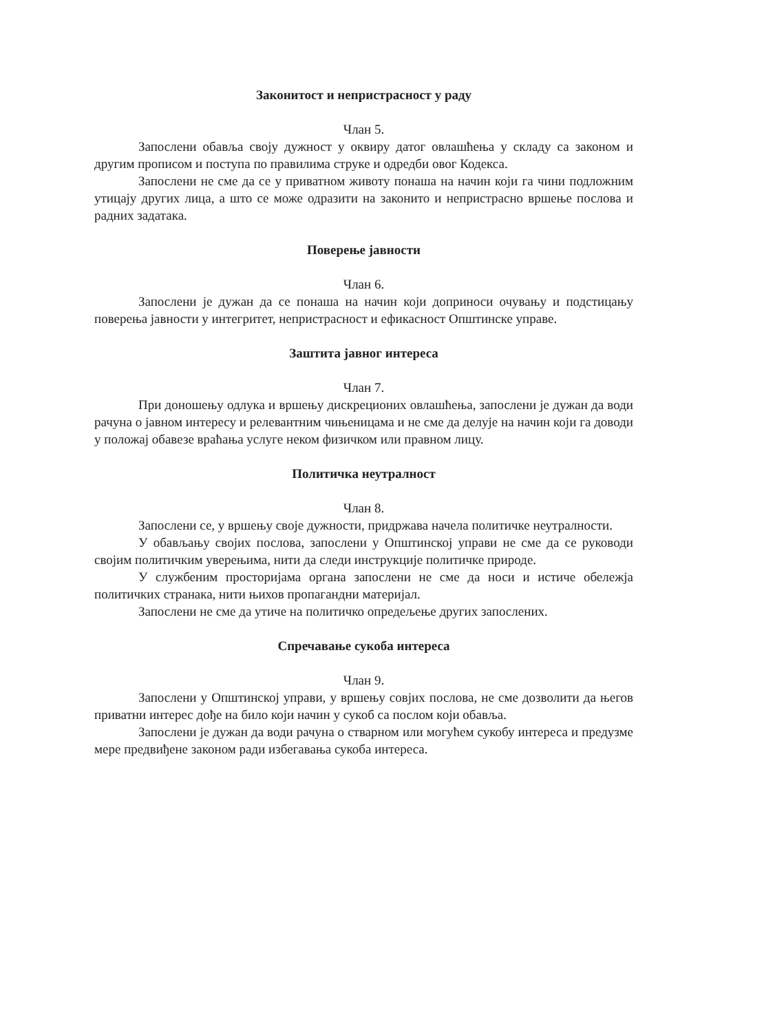Законитост и непристрасност у раду
Члан 5.
Запослени обавља своју дужност у оквиру датог овлашћења у складу са законом и другим прописом и поступа по правилима струке и одредби овог Кодекса.
Запослени не сме да се у приватном животу понаша на начин који га чини подложним утицају других лица, а што се може одразити на законито и непристрасно вршење послова и радних задатака.
Поверење јавности
Члан 6.
Запослени је дужан да се понаша на начин који доприноси очувању и подстицању поверења јавности у интегритет, непристрасност и ефикасност Општинске управе.
Заштита јавног интереса
Члан 7.
При доношењу одлука и вршењу дискреционих овлашћења, запослени је дужан да води рачуна о јавном интересу и релевантним чињеницама и не сме да делује на начин који га доводи у положај обавезе враћања услуге неком физичком или правном лицу.
Политичка неутралност
Члан 8.
Запослени се, у вршењу своје дужности, придржава начела политичке неутралности.
У обављању својих послова, запослени у Општинској управи не сме да се руководи својим политичким уверењима, нити да следи инструкције политичке природе.
У службеним просторијама органа запослени не сме да носи и истиче обележја политичких странака, нити њихов пропагандни материјал.
Запослени не сме да утиче на политичко опредељење других запослених.
Спречавање сукоба интереса
Члан 9.
Запослени у Општинској управи, у вршењу совјих послова, не сме дозволити да његов приватни интерес дође на било који начин у сукоб са послом који обавља.
Запослени је дужан да води рачуна о стварном или могућем сукобу интереса и предузме мере предвиђене законом ради избегавања сукоба интереса.